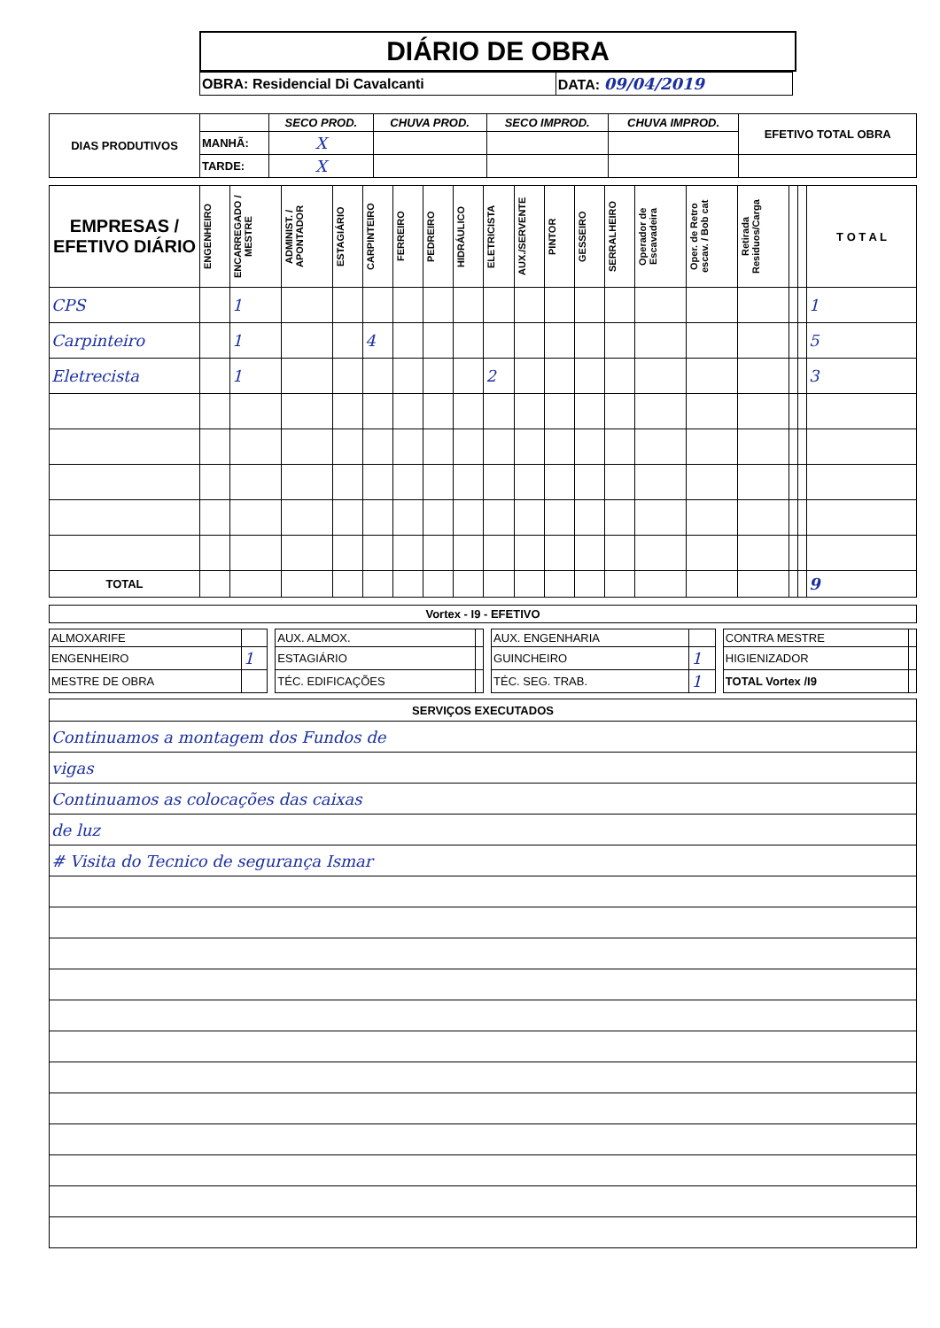DIÁRIO DE OBRA
| OBRA: Residencial Di Cavalcanti | DATA: 09/04/2019 |
| DIAS PRODUTIVOS | | SECO PROD. | CHUVA PROD. | SECO IMPROD. | CHUVA IMPROD. | EFETIVO TOTAL OBRA |
| | MANHÃ: | X | | | | |
| | TARDE: | X | | | | |
| EMPRESAS / EFETIVO DIÁRIO | ENGENHEIRO | ENCARREGADO / MESTRE | ADMINIST. / APONTADOR | ESTAGIÁRIO | CARPINTEIRO | FERREIRO | PEDREIRO | HIDRÁULICO | ELETRICISTA | AUX./SERVENTE | PINTOR | GESSEIRO | SERRALHEIRO | Operador de Escavadeira | Oper. de Retro escav. / Bob cat | Retirada Residuos/Carga | | | T O T A L |
| --- | --- | --- | --- | --- | --- | --- | --- | --- | --- | --- | --- | --- | --- | --- | --- | --- | --- | --- | --- |
| CPS | | 1 | | | | | | | | | | | | | | | | | 1 |
| Carpinteiro | | 1 | | | 4 | | | | | | | | | | | | | | 5 |
| Eletrecista | | 1 | | | | | | | 2 | | | | | | | | | | 3 |
| TOTAL | | | | | | | | | | | | | | | | | | | 9 |
| Vortex - I9 - EFETIVO |
| --- |
| ALMOXARIFE | | | AUX. ALMOX. | | | AUX. ENGENHARIA | | | CONTRA MESTRE | |
| ENGENHEIRO | 1 | | ESTAGIÁRIO | | | GUINCHEIRO | 1 | | HIGIENIZADOR | |
| MESTRE DE OBRA | | | TÉC. EDIFICAÇÕES | | | TÉC. SEG. TRAB. | 1 | | TOTAL Vortex /I9 | |
| SERVIÇOS EXECUTADOS |
| --- |
| Continuamos a montagem dos Fundos de |
| vigas |
| Continuamos as colocações das caixas |
| de luz |
| # Visita do Tecnico de segurança Ismar |